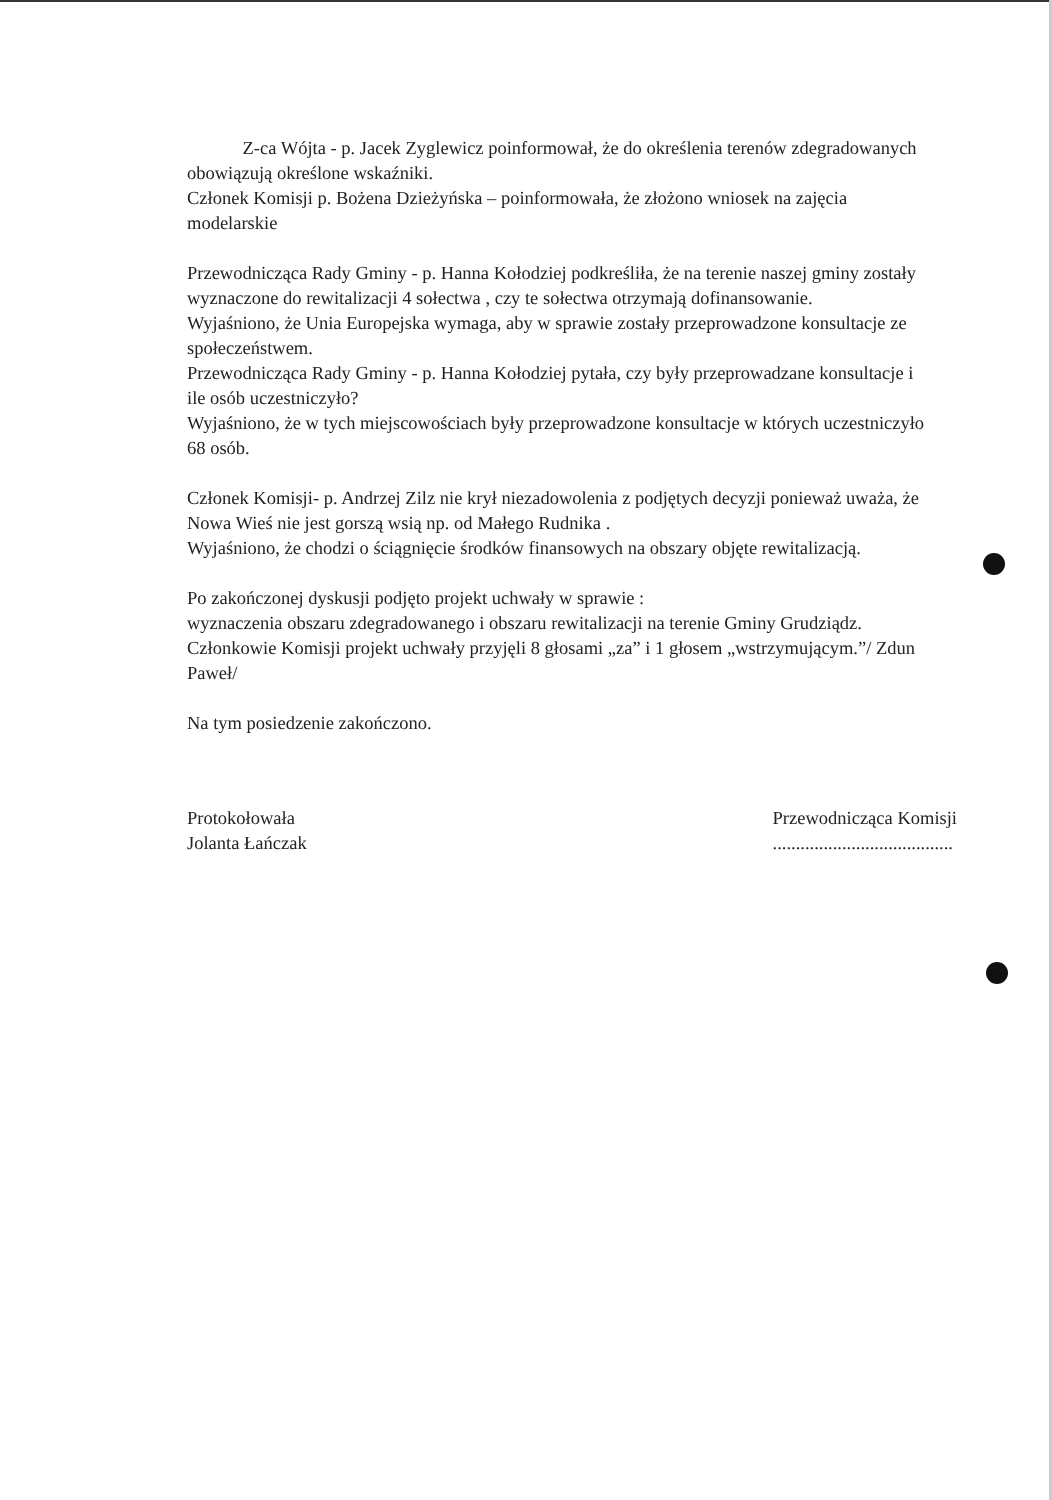Z-ca Wójta - p. Jacek Zyglewicz poinformował, że do określenia terenów zdegradowanych obowiązują określone wskaźniki.
Członek Komisji p. Bożena Dzieżyńska – poinformowała, że złożono wniosek na zajęcia modelarskie
Przewodnicząca Rady Gminy - p. Hanna Kołodziej podkreśliła, że na terenie naszej gminy zostały wyznaczone do rewitalizacji 4 sołectwa , czy te sołectwa otrzymają dofinansowanie.
Wyjaśniono, że Unia Europejska wymaga, aby w sprawie zostały przeprowadzone konsultacje ze społeczeństwem.
Przewodnicząca Rady Gminy - p. Hanna Kołodziej pytała, czy były przeprowadzane konsultacje i ile osób uczestniczyło?
Wyjaśniono, że w tych miejscowościach były przeprowadzone konsultacje w których uczestniczyło 68 osób.
Członek Komisji- p. Andrzej Zilz nie krył niezadowolenia z podjętych decyzji ponieważ uważa, że Nowa Wieś nie jest gorszą wsią np. od Małego Rudnika .
Wyjaśniono, że chodzi o ściągnięcie środków finansowych na obszary objęte rewitalizacją.
Po zakończonej dyskusji podjęto projekt uchwały w sprawie :
wyznaczenia obszaru zdegradowanego i obszaru rewitalizacji na terenie Gminy Grudziądz.
Członkowie Komisji projekt uchwały przyjęli 8 głosami „za” i 1 głosem „wstrzymującym.”/ Zdun Paweł/
Na tym posiedzenie zakończono.
Protokołowała
Jolanta Łańczak
Przewodnicząca Komisji
.......................................